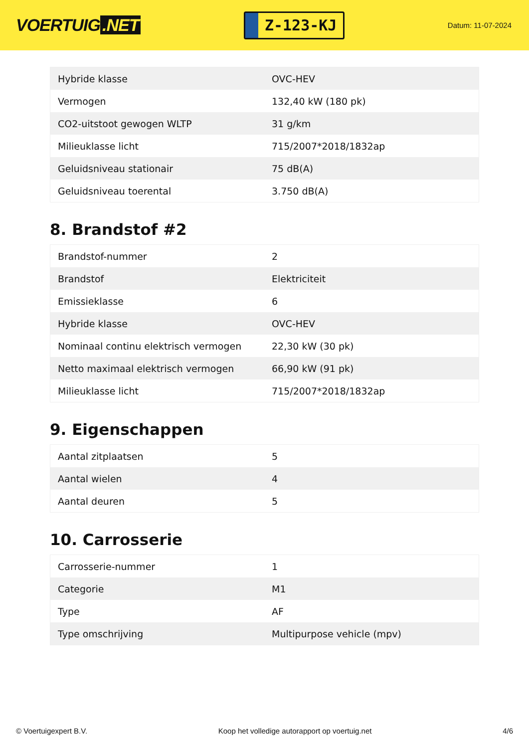VOERTUIG.NET
Z-123-KJ
Datum: 11-07-2024
| Hybride klasse | OVC-HEV |
| Vermogen | 132,40 kW (180 pk) |
| CO2-uitstoot gewogen WLTP | 31 g/km |
| Milieuklasse licht | 715/2007*2018/1832ap |
| Geluidsniveau stationair | 75 dB(A) |
| Geluidsniveau toerental | 3.750 dB(A) |
8. Brandstof #2
| Brandstof-nummer | 2 |
| Brandstof | Elektriciteit |
| Emissieklasse | 6 |
| Hybride klasse | OVC-HEV |
| Nominaal continu elektrisch vermogen | 22,30 kW (30 pk) |
| Netto maximaal elektrisch vermogen | 66,90 kW (91 pk) |
| Milieuklasse licht | 715/2007*2018/1832ap |
9. Eigenschappen
| Aantal zitplaatsen | 5 |
| Aantal wielen | 4 |
| Aantal deuren | 5 |
10. Carrosserie
| Carrosserie-nummer | 1 |
| Categorie | M1 |
| Type | AF |
| Type omschrijving | Multipurpose vehicle (mpv) |
© Voertuigexpert B.V. Koop het volledige autorapport op voertuig.net 4/6